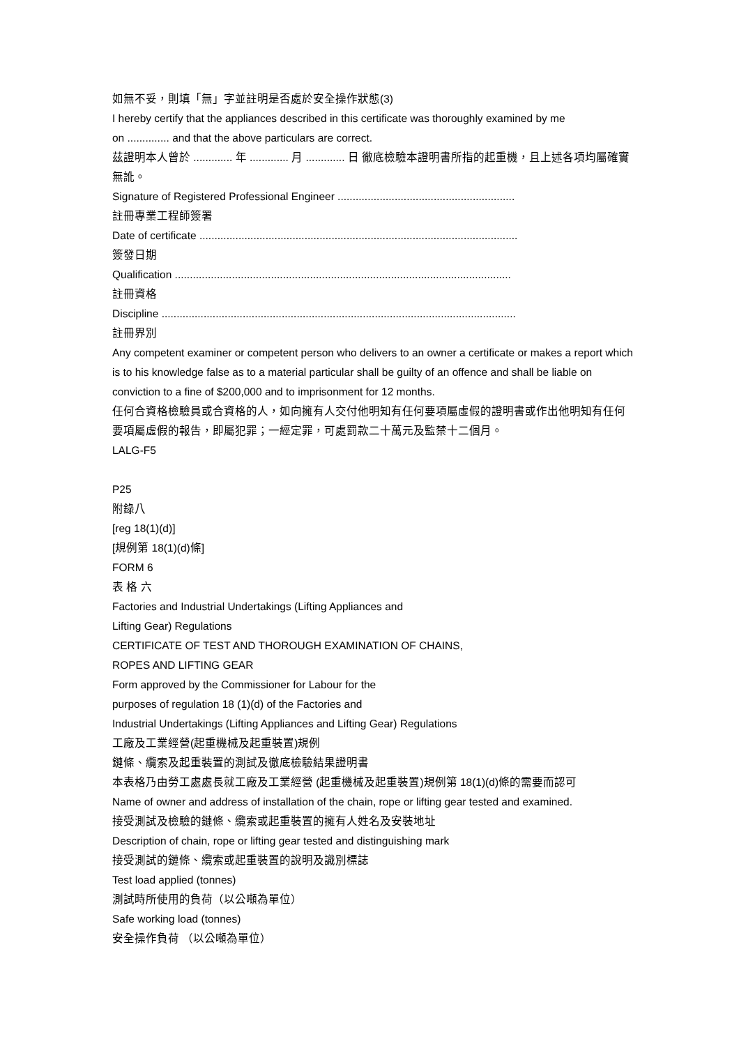如無不妥，則填「無」字並註明是否處於安全操作狀態(3)
I hereby certify that the appliances described in this certificate was thoroughly examined by me
on .............. and that the above particulars are correct.
茲證明本人曾於 ............. 年 ............. 月 ............. 日 徹底檢驗本證明書所指的起重機，且上述各項均屬確實無訛。
Signature of Registered Professional Engineer ...........................................................
註冊專業工程師簽署
Date of certificate ..........................................................................................................
簽發日期
Qualification ................................................................................................................
註冊資格
Discipline ......................................................................................................................
註冊界別
Any competent examiner or competent person who delivers to an owner a certificate or makes a report which is to his knowledge false as to a material particular shall be guilty of an offence and shall be liable on conviction to a fine of $200,000 and to imprisonment for 12 months.
任何合資格檢驗員或合資格的人，如向擁有人交付他明知有任何要項屬虛假的證明書或作出他明知有任何要項屬虛假的報告，即屬犯罪；一經定罪，可處罰款二十萬元及監禁十二個月。
LALG-F5
P25
附錄八
[reg 18(1)(d)]
[規例第 18(1)(d)條]
FORM 6
表 格 六
Factories and Industrial Undertakings (Lifting Appliances and
Lifting Gear) Regulations
CERTIFICATE OF TEST AND THOROUGH EXAMINATION OF CHAINS,
ROPES AND LIFTING GEAR
Form approved by the Commissioner for Labour for the
purposes of regulation 18 (1)(d) of the Factories and
Industrial Undertakings (Lifting Appliances and Lifting Gear) Regulations
工廠及工業經營(起重機械及起重裝置)規例
鏈條、纜索及起重裝置的測試及徹底檢驗結果證明書
本表格乃由勞工處處長就工廠及工業經營 (起重機械及起重裝置)規例第 18(1)(d)條的需要而認可
Name of owner and address of installation of the chain, rope or lifting gear tested and examined.
接受測試及檢驗的鏈條、纜索或起重裝置的擁有人姓名及安裝地址
Description of chain, rope or lifting gear tested and distinguishing mark
接受測試的鏈條、纜索或起重裝置的說明及識別標誌
Test load applied (tonnes)
測試時所使用的負荷（以公噸為單位）
Safe working load (tonnes)
安全操作負荷 （以公噸為單位）